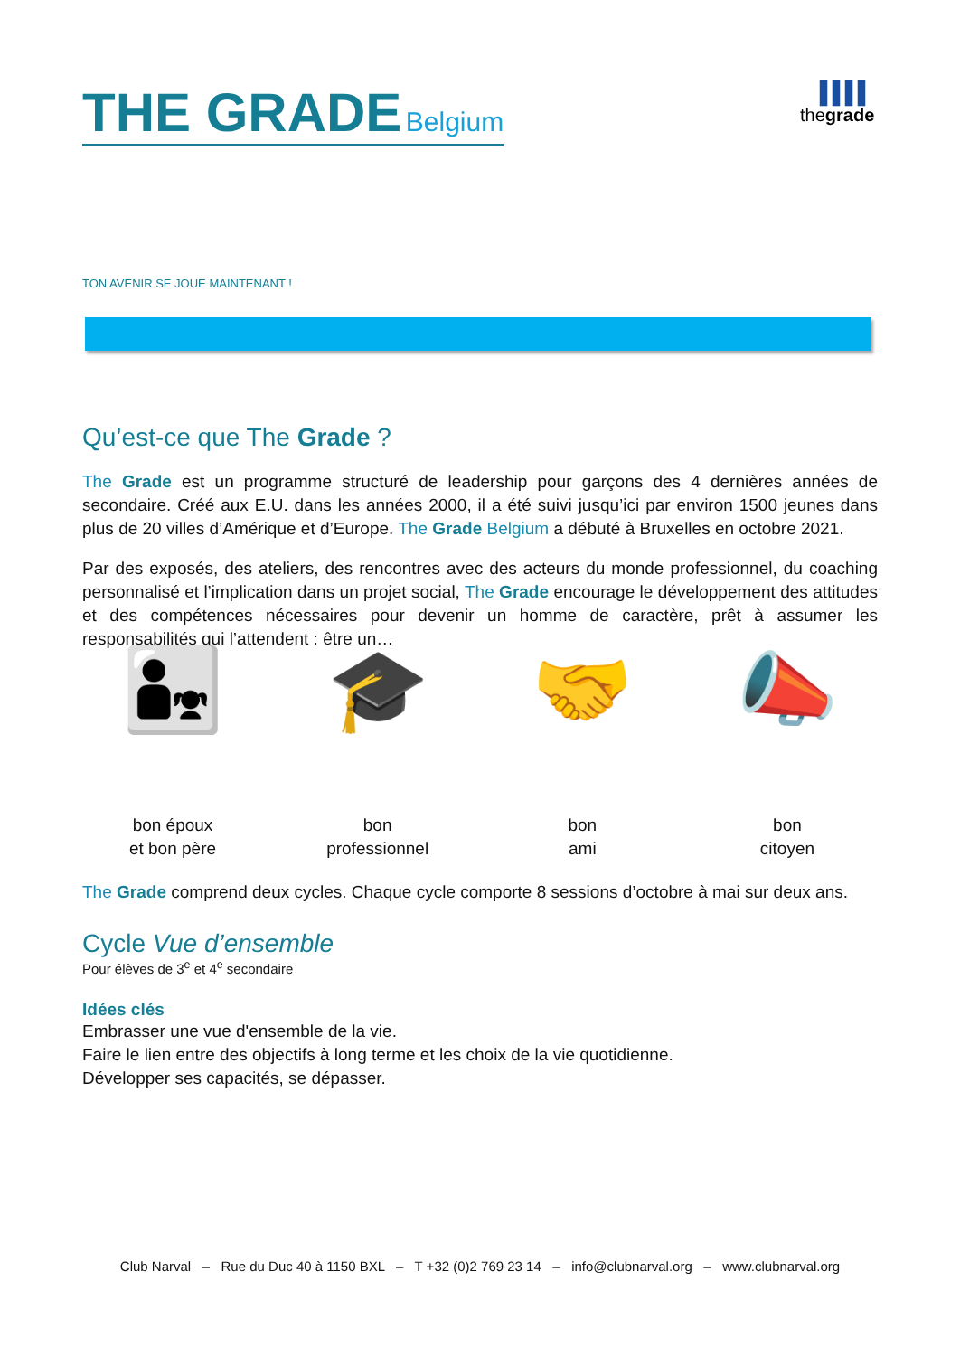THE GRADE Belgium
▐▐▐▐
thegrade
TON AVENIR SE JOUE MAINTENANT !
Qu’est-ce que The Grade ?
The Grade est un programme structuré de leadership pour garçons des 4 dernières années de secondaire. Créé aux E.U. dans les années 2000, il a été suivi jusqu’ici par environ 1500 jeunes dans plus de 20 villes d’Amérique et d’Europe. The Grade Belgium a débuté à Bruxelles en octobre 2021.
Par des exposés, des ateliers, des rencontres avec des acteurs du monde professionnel, du coaching personnalisé et l’implication dans un projet social, The Grade encourage le développement des attitudes et des compétences nécessaires pour devenir un homme de caractère, prêt à assumer les responsabilités qui l’attendent : être un…
👨‍👧
bon époux
et bon père
🎓
bon
professionnel
🤝
bon
ami
📣
bon
citoyen
The Grade comprend deux cycles. Chaque cycle comporte 8 sessions d’octobre à mai sur deux ans.
Cycle Vue d’ensemble
Pour élèves de 3<sup>e</sup> et 4<sup>e</sup> secondaire
Idées clés
Embrasser une vue d'ensemble de la vie.
Faire le lien entre des objectifs à long terme et les choix de la vie quotidienne.
Développer ses capacités, se dépasser.
Club Narval – Rue du Duc 40 à 1150 BXL – T +32 (0)2 769 23 14 – info@clubnarval.org – www.clubnarval.org